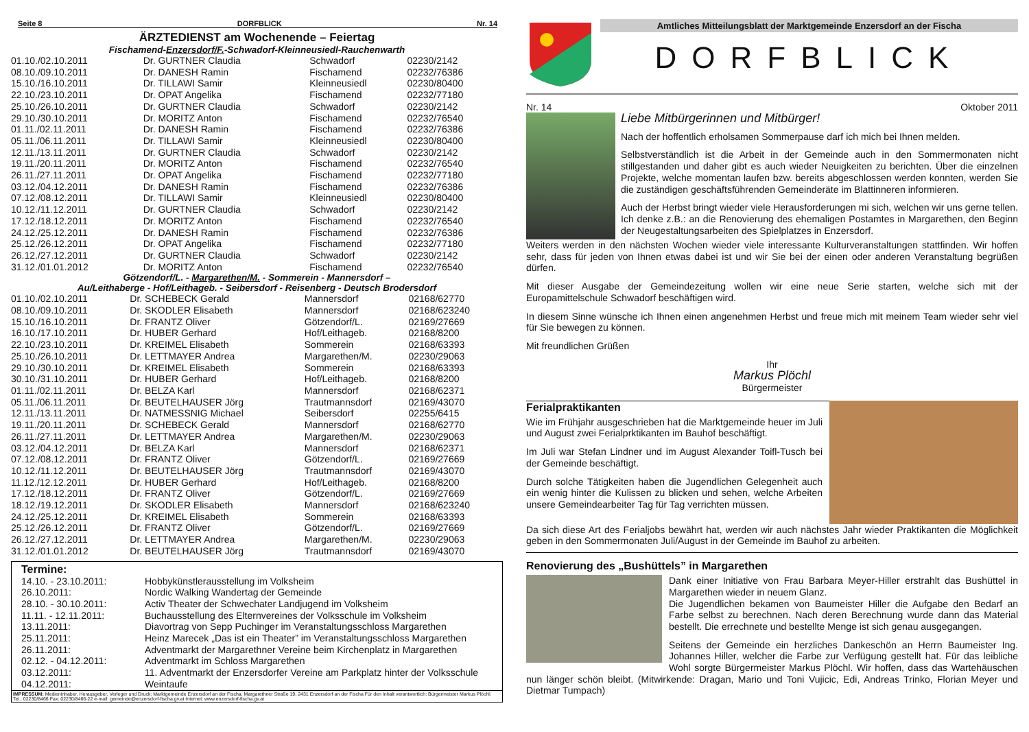Seite 8 DORFBLICK Nr. 14
ÄRZTEDIENST am Wochenende – Feiertag
Fischamend-Enzersdorf/F.-Schwadorf-Kleinneusiedl-Rauchenwarth
| 01.10./02.10.2011 | Dr. GURTNER Claudia | Schwadorf | 02230/2142 |
| 08.10./09.10.2011 | Dr. DANESH Ramin | Fischamend | 02232/76386 |
| 15.10./16.10.2011 | Dr. TILLAWI Samir | Kleinneusiedl | 02230/80400 |
| 22.10./23.10.2011 | Dr. OPAT Angelika | Fischamend | 02232/77180 |
| 25.10./26.10.2011 | Dr. GURTNER Claudia | Schwadorf | 02230/2142 |
| 29.10./30.10.2011 | Dr. MORITZ Anton | Fischamend | 02232/76540 |
| 01.11./02.11.2011 | Dr. DANESH Ramin | Fischamend | 02232/76386 |
| 05.11./06.11.2011 | Dr. TILLAWI Samir | Kleinneusiedl | 02230/80400 |
| 12.11./13.11.2011 | Dr. GURTNER Claudia | Schwadorf | 02230/2142 |
| 19.11./20.11.2011 | Dr. MORITZ Anton | Fischamend | 02232/76540 |
| 26.11./27.11.2011 | Dr. OPAT Angelika | Fischamend | 02232/77180 |
| 03.12./04.12.2011 | Dr. DANESH Ramin | Fischamend | 02232/76386 |
| 07.12./08.12.2011 | Dr. TILLAWI Samir | Kleinneusiedl | 02230/80400 |
| 10.12./11.12.2011 | Dr. GURTNER Claudia | Schwadorf | 02230/2142 |
| 17.12./18.12.2011 | Dr. MORITZ Anton | Fischamend | 02232/76540 |
| 24.12./25.12.2011 | Dr. DANESH Ramin | Fischamend | 02232/76386 |
| 25.12./26.12.2011 | Dr. OPAT Angelika | Fischamend | 02232/77180 |
| 26.12./27.12.2011 | Dr. GURTNER Claudia | Schwadorf | 02230/2142 |
| 31.12./01.01.2012 | Dr. MORITZ Anton | Fischamend | 02232/76540 |
Götzendorf/L. - Margarethen/M. - Sommerein - Mannersdorf –
Au/Leithaberge - Hof/Leithageb. - Seibersdorf - Reisenberg - Deutsch Brodersdorf
| 01.10./02.10.2011 | Dr. SCHEBECK Gerald | Mannersdorf | 02168/62770 |
| 08.10./09.10.2011 | Dr. SKODLER Elisabeth | Mannersdorf | 02168/623240 |
| 15.10./16.10.2011 | Dr. FRANTZ Oliver | Götzendorf/L. | 02169/27669 |
| 16.10./17.10.2011 | Dr. HUBER Gerhard | Hof/Leithageb. | 02168/8200 |
| 22.10./23.10.2011 | Dr. KREIMEL Elisabeth | Sommerein | 02168/63393 |
| 25.10./26.10.2011 | Dr. LETTMAYER Andrea | Margarethen/M. | 02230/29063 |
| 29.10./30.10.2011 | Dr. KREIMEL Elisabeth | Sommerein | 02168/63393 |
| 30.10./31.10.2011 | Dr. HUBER Gerhard | Hof/Leithageb. | 02168/8200 |
| 01.11./02.11.2011 | Dr. BELZA Karl | Mannersdorf | 02168/62371 |
| 05.11./06.11.2011 | Dr. BEUTELHAUSER Jörg | Trautmannsdorf | 02169/43070 |
| 12.11./13.11.2011 | Dr. NATMESSNIG Michael | Seibersdorf | 02255/6415 |
| 19.11./20.11.2011 | Dr. SCHEBECK Gerald | Mannersdorf | 02168/62770 |
| 26.11./27.11.2011 | Dr. LETTMAYER Andrea | Margarethen/M. | 02230/29063 |
| 03.12./04.12.2011 | Dr. BELZA Karl | Mannersdorf | 02168/62371 |
| 07.12./08.12.2011 | Dr. FRANTZ Oliver | Götzendorf/L. | 02169/27669 |
| 10.12./11.12.2011 | Dr. BEUTELHAUSER Jörg | Trautmannsdorf | 02169/43070 |
| 11.12./12.12.2011 | Dr. HUBER Gerhard | Hof/Leithageb. | 02168/8200 |
| 17.12./18.12.2011 | Dr. FRANTZ Oliver | Götzendorf/L. | 02169/27669 |
| 18.12./19.12.2011 | Dr. SKODLER Elisabeth | Mannersdorf | 02168/623240 |
| 24.12./25.12.2011 | Dr. KREIMEL Elisabeth | Sommerein | 02168/63393 |
| 25.12./26.12.2011 | Dr. FRANTZ Oliver | Götzendorf/L. | 02169/27669 |
| 26.12./27.12.2011 | Dr. LETTMAYER Andrea | Margarethen/M. | 02230/29063 |
| 31.12./01.01.2012 | Dr. BEUTELHAUSER Jörg | Trautmannsdorf | 02169/43070 |
Termine:
| 14.10. - 23.10.2011: | Hobbykünstlerausstellung im Volksheim |
| 26.10.2011: | Nordic Walking Wandertag der Gemeinde |
| 28.10. - 30.10.2011: | Activ Theater der Schwechater Landjugend im Volksheim |
| 11.11. - 12.11.2011: | Buchausstellung des Elternvereines der Volksschule im Volksheim |
| 13.11.2011: | Diavortrag von Sepp Puchinger im Veranstaltungsschloss Margarethen |
| 25.11.2011: | Heinz Marecek „Das ist ein Theater” im Veranstaltungsschloss Margarethen |
| 26.11.2011: | Adventmarkt der Margarethner Vereine beim Kirchenplatz in Margarethen |
| 02.12. - 04.12.2011: | Adventmarkt im Schloss Margarethen |
| 03.12.2011: | 11. Adventmarkt der Enzersdorfer Vereine am Parkplatz hinter der Volksschule |
| 04.12.2011: | Weintaufe |
IMPRESSUM: Medieninhaber, Herausgeber, Verleger und Druck: Marktgemeinde Enzersdorf an der Fischa, Margarethner Straße 19, 2431 Enzersdorf an der Fischa Für den Inhalt verantwortlich: Bürgermeister Markus Plöchl; Tel.: 02230/8466 Fax: 02230/8466-22 e-mail: gemeinde@enzersdorf-fischa.gv.at Internet: www.enzersdorf-fischa.gv.at
Amtliches Mitteilungsblatt der Marktgemeinde Enzersdorf an der Fischa
DORFBLICK
Nr. 14 Oktober 2011
Liebe Mitbürgerinnen und Mitbürger!
Nach der hoffentlich erholsamen Sommerpause darf ich mich bei Ihnen melden.
Selbstverständlich ist die Arbeit in der Gemeinde auch in den Sommermonaten nicht stillgestanden und daher gibt es auch wieder Neuigkeiten zu berichten. Über die einzelnen Projekte, welche momentan laufen bzw. bereits abgeschlossen werden konnten, werden Sie die zuständigen geschäftsführenden Gemeinderäte im Blattinneren informieren.
Auch der Herbst bringt wieder viele Herausforderungen mi sich, welchen wir uns gerne tellen. Ich denke z.B.: an die Renovierung des ehemaligen Postamtes in Margarethen, den Beginn der Neugestaltungsarbeiten des Spielplatzes in Enzersdorf.
Weiters werden in den nächsten Wochen wieder viele interessante Kulturveranstaltungen stattfinden. Wir hoffen sehr, dass für jeden von Ihnen etwas dabei ist und wir Sie bei der einen oder anderen Veranstaltung begrüßen dürfen.
Mit dieser Ausgabe der Gemeindezeitung wollen wir eine neue Serie starten, welche sich mit der Europamittelschule Schwadorf beschäftigen wird.
In diesem Sinne wünsche ich Ihnen einen angenehmen Herbst und freue mich mit meinem Team wieder sehr viel für Sie bewegen zu können.
Mit freundlichen Grüßen
Ihr
Markus Plöchl
Bürgermeister
Ferialpraktikanten
Wie im Frühjahr ausgeschrieben hat die Marktgemeinde heuer im Juli und August zwei Ferialprktikanten im Bauhof beschäftigt.
Im Juli war Stefan Lindner und im August Alexander Toifl-Tusch bei der Gemeinde beschäftigt.
Durch solche Tätigkeiten haben die Jugendlichen Gelegenheit auch ein wenig hinter die Kulissen zu blicken und sehen, welche Arbeiten unsere Gemeindearbeiter Tag für Tag verrichten müssen.
Da sich diese Art des Ferialjobs bewährt hat, werden wir auch nächstes Jahr wieder Praktikanten die Möglichkeit geben in den Sommermonaten Juli/August in der Gemeinde im Bauhof zu arbeiten.
Renovierung des „Bushüttels” in Margarethen
Dank einer Initiative von Frau Barbara Meyer-Hiller erstrahlt das Bushüttel in Margarethen wieder in neuem Glanz.
Die Jugendlichen bekamen von Baumeister Hiller die Aufgabe den Bedarf an Farbe selbst zu berechnen. Nach deren Berechnung wurde dann das Material bestellt. Die errechnete und bestellte Menge ist sich genau ausgegangen.
Seitens der Gemeinde ein herzliches Dankeschön an Herrn Baumeister Ing. Johannes Hiller, welcher die Farbe zur Verfügung gestellt hat. Für das leibliche Wohl sorgte Bürgermeister Markus Plöchl. Wir hoffen, dass das Wartehäuschen nun länger schön bleibt. (Mitwirkende: Dragan, Mario und Toni Vujicic, Edi, Andreas Trinko, Florian Meyer und Dietmar Tumpach)